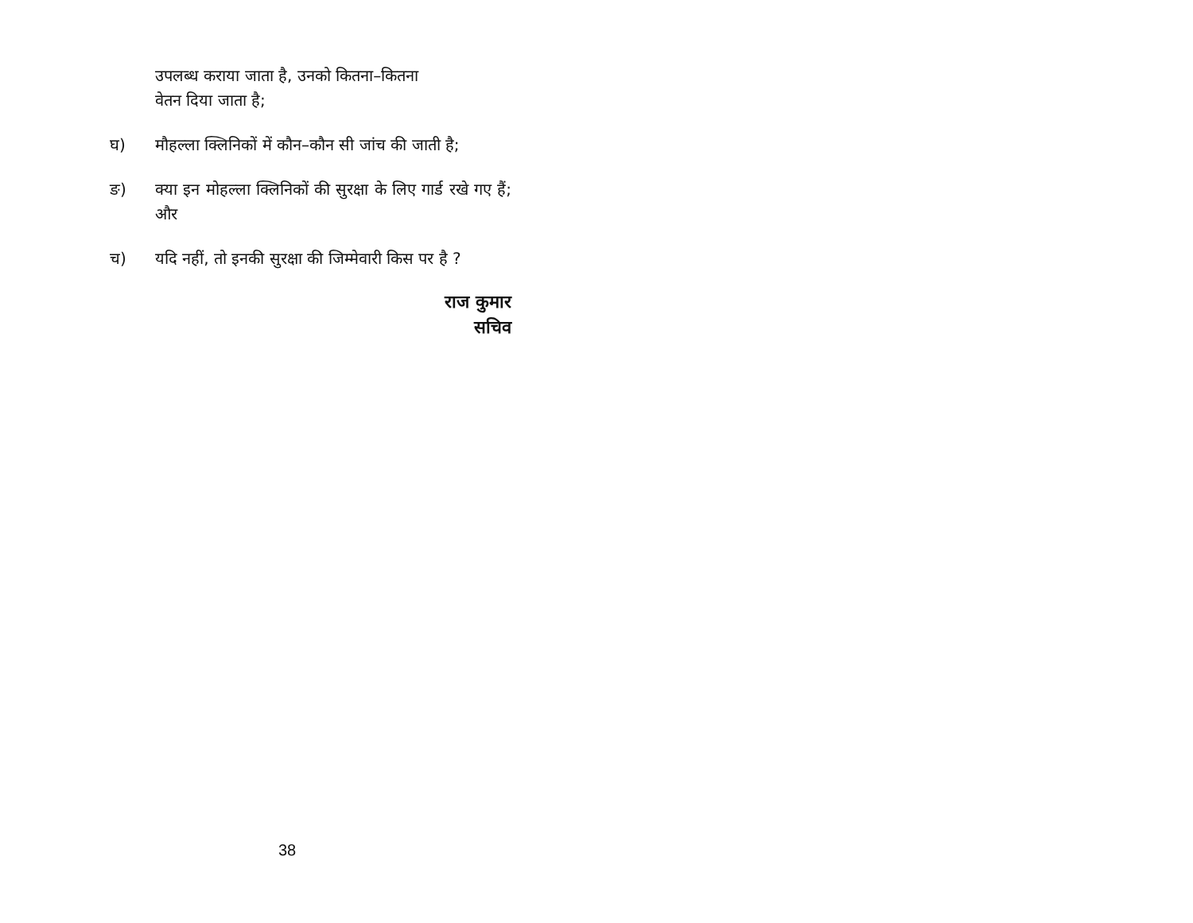उपलब्ध कराया जाता है, उनको कितना–कितना
वेतन दिया जाता है;
घ) मौहल्ला क्लिनिकों में कौन–कौन सी जांच की जाती है;
ङ) क्या इन मोहल्ला क्लिनिकों की सुरक्षा के लिए गार्ड रखे गए हैं; और
च) यदि नहीं, तो इनकी सुरक्षा की जिम्मेवारी किस पर है ?
राज कुमार
सचिव
38